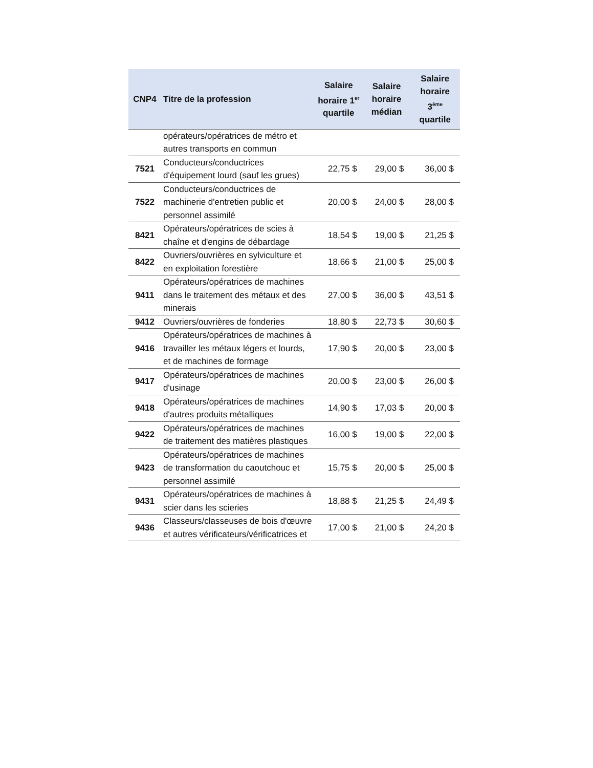| CNP4 | Titre de la profession | Salaire horaire 1<sup>er</sup> quartile | Salaire horaire médian | Salaire horaire 3<sup>ème</sup> quartile |
| --- | --- | --- | --- | --- |
| | opérateurs/opératrices de métro et autres transports en commun | | | |
| 7521 | Conducteurs/conductrices d'équipement lourd (sauf les grues) | 22,75 $ | 29,00 $ | 36,00 $ |
| 7522 | Conducteurs/conductrices de machinerie d'entretien public et personnel assimilé | 20,00 $ | 24,00 $ | 28,00 $ |
| 8421 | Opérateurs/opératrices de scies à chaîne et d'engins de débardage | 18,54 $ | 19,00 $ | 21,25 $ |
| 8422 | Ouvriers/ouvrières en sylviculture et en exploitation forestière | 18,66 $ | 21,00 $ | 25,00 $ |
| 9411 | Opérateurs/opératrices de machines dans le traitement des métaux et des minerais | 27,00 $ | 36,00 $ | 43,51 $ |
| 9412 | Ouvriers/ouvrières de fonderies | 18,80 $ | 22,73 $ | 30,60 $ |
| 9416 | Opérateurs/opératrices de machines à travailler les métaux légers et lourds, et de machines de formage | 17,90 $ | 20,00 $ | 23,00 $ |
| 9417 | Opérateurs/opératrices de machines d'usinage | 20,00 $ | 23,00 $ | 26,00 $ |
| 9418 | Opérateurs/opératrices de machines d'autres produits métalliques | 14,90 $ | 17,03 $ | 20,00 $ |
| 9422 | Opérateurs/opératrices de machines de traitement des matières plastiques | 16,00 $ | 19,00 $ | 22,00 $ |
| 9423 | Opérateurs/opératrices de machines de transformation du caoutchouc et personnel assimilé | 15,75 $ | 20,00 $ | 25,00 $ |
| 9431 | Opérateurs/opératrices de machines à scier dans les scieries | 18,88 $ | 21,25 $ | 24,49 $ |
| 9436 | Classeurs/classeuses de bois d'œuvre et autres vérificateurs/vérificatrices et | 17,00 $ | 21,00 $ | 24,20 $ |